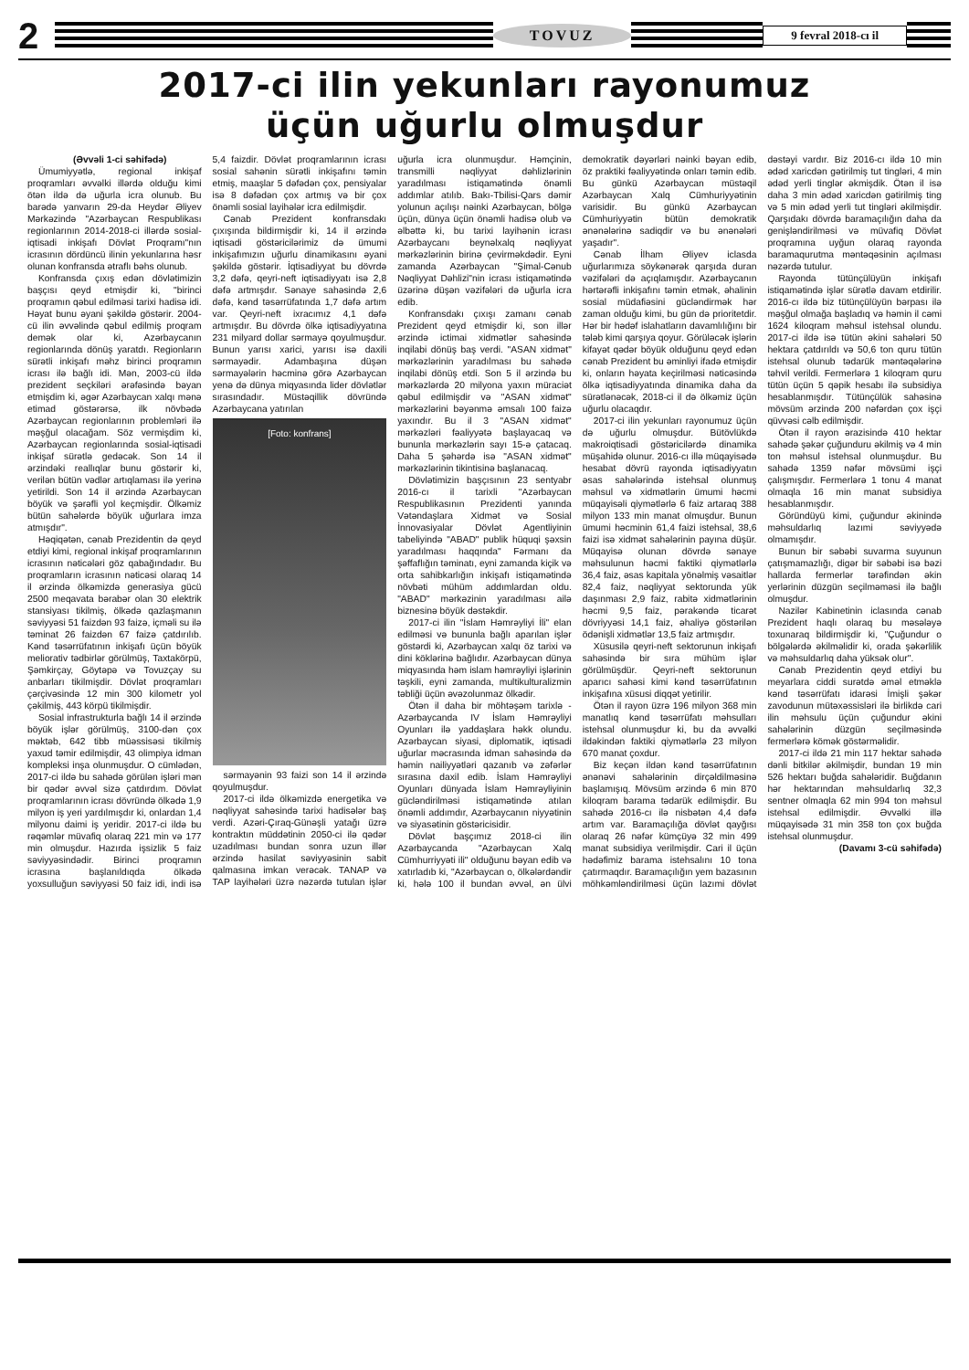2
TOVUZ
9 fevral 2018-cı il
2017-ci ilin yekunları rayonumuz
üçün uğurlu olmuşdur
(Əvvəli 1-ci səhifədə)
Ümumiyyətlə, regional inkişaf proqramları əvvəlki illərdə olduğu kimi ötən ildə də uğurla icra olunub. Bu barədə yanvarın 29-da Heydər Əliyev Mərkəzində "Azərbaycan Respublikası regionlarının 2014-2018-ci illərdə sosial-iqtisadi inkişafı Dövlət Proqramı"nın icrasının dördüncü ilinin yekunlarına həsr olunan konfransda ətraflı bəhs olunub.
Konfransda çıxış edən dövlətimizin başçısı qeyd etmişdir ki, "birinci proqramın qəbul edilməsi tarixi hadisə idi. Həyat bunu əyani şəkildə göstərir. 2004-cü ilin əvvəlində qəbul edilmiş proqram demək olar ki, Azərbaycanın regionlarında dönüş yaratdı. Regionların sürətli inkişafı məhz birinci proqramın icrası ilə bağlı idi. Mən, 2003-cü ildə prezident seçkiləri ərəfəsində bəyan etmişdim ki, əgər Azərbaycan xalqı mənə etimad göstərərsə, ilk növbədə Azərbaycan regionlarının problemləri ilə məşğul olacağam. Söz vermişdim ki, Azərbaycan regionlarında sosial-iqtisadi inkişaf sürətlə gedəcək. Son 14 il ərzindəki reallıqlar bunu göstərir ki, verilən bütün vədlər artıqlaması ilə yerinə yetirildi. Son 14 il ərzində Azərbaycan böyük və şərəfli yol keçmişdir. Ölkəmiz bütün sahələrdə böyük uğurlara imza atmışdır".
Həqiqətən, cənab Prezidentin də qeyd etdiyi kimi, regional inkişaf proqramlarının icrasının nəticələri göz qabağındadır. Bu proqramların icrasının nəticəsi olaraq 14 il ərzində ölkəmizdə generasiya gücü 2500 meqavata bərabər olan 30 elektrik stansiyası tikilmiş, ölkədə qazlaşmanın səviyyəsi 51 faizdən 93 faizə, içməli su ilə təminat 26 faizdən 67 faizə çatdırılıb. Kənd təsərrüfatının inkişafı üçün böyük meliorativ tədbirlər görülmüş, Taxtakörpü, Şəmkirçay, Göytəpə və Tovuzçay su anbarları tikilmişdir. Dövlət proqramları çərçivəsində 12 min 300 kilometr yol çəkilmiş, 443 körpü tikilmişdir.
Sosial infrastrukturla bağlı 14 il ərzində böyük işlər görülmüş, 3100-dən çox məktəb, 642 tibb müəssisəsi tikilmiş yaxud təmir edilmişdir, 43 olimpiya idman kompleksi inşa olunmuşdur. O cümlədən, 2017-ci ildə bu sahədə görülən işləri mən bir qədər əvvəl sizə çatdırdım. Dövlət proqramlarının icrası dövründə ölkədə 1,9 milyon iş yeri yardılmışdır ki, onlardan 1,4 milyonu daimi iş yeridir. 2017-ci ildə bu rəqəmlər müvafiq olaraq 221 min və 177 min olmuşdur. Hazırda işsizlik 5 faiz səviyyəsindədir. Birinci proqramın icrasına başlanıldıqda ölkədə yoxsulluğun səviyyəsi 50 faiz idi, indi isə 5,4 faizdir. Dövlət proqramlarının icrası sosial sahənin sürətli inkişafını təmin etmiş, maaşlar 5 dəfədən çox, pensiyalar isə 8 dəfədən çox artmış və bir çox önəmli sosial layihələr icra edilmişdir.
Cənab Prezident konfransdakı çıxışında bildirmişdir ki, 14 il ərzində iqtisadi göstəricilərimiz də ümumi inkişafımızın uğurlu dinamikasını əyani şəkildə göstərir. İqtisadiyyat bu dövrdə 3,2 dəfə, qeyri-neft iqtisadiyyatı isə 2,8 dəfə artmışdır. Sənaye sahəsində 2,6 dəfə, kənd təsərrüfatında 1,7 dəfə artım var. Qeyri-neft ixracımız 4,1 dəfə artmışdır. Bu dövrdə ölkə iqtisadiyyatına 231 milyard dollar sərmayə qoyulmuşdur. Bunun yarısı xarici, yarısı isə daxili sərmayədir. Adambaşına düşən sərmayələrin həcminə görə Azərbaycan yenə də dünya miqyasında lider dövlətlər sırasındadır. Müstəqillik dövründə Azərbaycana yatırılan
[Foto: konfrans]
sərmayənin 93 faizi son 14 il ərzində qoyulmuşdur.
2017-ci ildə ölkəmizdə energetika və nəqliyyat sahəsində tarixi hadisələr baş verdi. Azəri-Çıraq-Günəşli yatağı üzrə kontraktın müddətinin 2050-ci ilə qədər uzadılması bundan sonra uzun illər ərzində hasilat səviyyəsinin sabit qalmasına imkan verəcək. TANAP və TAP layihələri üzrə nəzərdə tutulan işlər uğurla icra olunmuşdur. Həmçinin, transmilli nəqliyyat dəhlizlərinin yaradılması istiqamətində önəmli addımlar atılıb. Bakı-Tbilisi-Qars dəmir yolunun açılışı nəinki Azərbaycan, bölgə üçün, dünya üçün önəmli hadisə olub və əlbəttə ki, bu tarixi layihənin icrası Azərbaycanı beynəlxalq nəqliyyat mərkəzlərinin birinə çevirməkdədir. Eyni zamanda Azərbaycan "Şimal-Cənub Nəqliyyat Dəhlizi"nin icrası istiqamətində üzərinə düşən vəzifələri də uğurla icra edib.
Konfransdakı çıxışı zamanı cənab Prezident qeyd etmişdir ki, son illər ərzində ictimai xidmətlər sahəsində inqilabi dönüş baş verdi. "ASAN xidmət" mərkəzlərinin yaradılması bu sahədə inqilabi dönüş etdi. Son 5 il ərzində bu mərkəzlərdə 20 milyona yaxın müraciət qəbul edilmişdir və "ASAN xidmət" mərkəzlərini bəyənmə əmsalı 100 faizə yaxındır. Bu il 3 "ASAN xidmət" mərkəzləri fəaliyyətə başlayacaq və bununla mərkəzlərin sayı 15-ə çatacaq. Daha 5 şəhərdə isə "ASAN xidmət" mərkəzlərinin tikintisinə başlanacaq.
Dövlətimizin başçısının 23 sentyabr 2016-cı il tarixli "Azərbaycan Respublikasının Prezidenti yanında Vətəndaşlara Xidmət və Sosial İnnovasiyalar Dövlət Agentliyinin tabeliyində "ABAD" publik hüquqi şəxsin yaradılması haqqında" Fərmanı da şəffaflığın təminatı, eyni zamanda kiçik və orta sahibkarlığın inkişafı istiqamətində növbəti mühüm addımlardan oldu. "ABAD" mərkəzinin yaradılması ailə biznesinə böyük dəstəkdir.
2017-ci ilin "İslam Həmrəyliyi İli" elan edilməsi və bununla bağlı aparılan işlər göstərdi ki, Azərbaycan xalqı öz tarixi və dini köklərinə bağlıdır. Azərbaycan dünya miqyasında həm islam həmrəyliyi işlərinin təşkili, eyni zamanda, multikulturalizmin təbliği üçün əvəzolunmaz ölkədir.
Ötən il daha bir möhtəşəm tarixlə - Azərbaycanda IV İslam Həmrəyliyi Oyunları ilə yaddaşlara həkk olundu. Azərbaycan siyasi, diplomatik, iqtisadi uğurlar məcrasında idman sahəsində də həmin nailiyyətləri qazanıb və zəfərlər sırasına daxil edib. İslam Həmrəyliyi Oyunları dünyada İslam Həmrəyliyinin gücləndirilməsi istiqamətində atılan önəmli addımdır, Azərbaycanın niyyətinin və siyasətinin göstəricisidir.
Dövlət başçımız 2018-ci ilin Azərbaycanda "Azərbaycan Xalq Cümhurriyyəti ili" olduğunu bəyan edib və xatırladıb ki, "Azərbaycan o, ölkələrdəndir ki, hələ 100 il bundan əvvəl, ən ülvi demokratik dəyərləri nəinki bəyan edib, öz praktiki fəaliyyətində onları təmin edib. Bu günkü Azərbaycan müstəqil Azərbaycan Xalq Cümhuriyyətinin varisidir. Bu günkü Azərbaycan Cümhuriyyətin bütün demokratik ənənələrinə sadiqdir və bu ənənələri yaşadır".
Cənab İlham Əliyev iclasda uğurlarımıza söykənərək qarşıda duran vəzifələri də açıqlamışdır. Azərbaycanın hərtərəfli inkişafını təmin etmək, əhalinin sosial müdafiəsini gücləndirmək hər zaman olduğu kimi, bu gün də prioritetdir. Hər bir hədəf islahatların davamlılığını bir tələb kimi qarşıya qoyur. Görüləcək işlərin kifayət qədər böyük olduğunu qeyd edən cənab Prezident bu əminliyi ifadə etmişdir ki, onların həyata keçirilməsi nəticəsində ölkə iqtisadiyyatında dinamika daha da sürətlənəcək, 2018-ci il də ölkəmiz üçün uğurlu olacaqdır.
2017-ci ilin yekunları rayonumuz üçün də uğurlu olmuşdur. Bütövlükdə makroiqtisadi göstəricilərdə dinamika müşahidə olunur. 2016-cı illə müqayisədə hesabat dövrü rayonda iqtisadiyyatın əsas sahələrində istehsal olunmuş məhsul və xidmətlərin ümumi həcmi müqayisəli qiymətlərlə 6 faiz artaraq 388 milyon 133 min manat olmuşdur. Bunun ümumi həcminin 61,4 faizi istehsal, 38,6 faizi isə xidmət sahələrinin payına düşür. Müqayisə olunan dövrdə sənaye məhsulunun həcmi faktiki qiymətlərlə 36,4 faiz, əsas kapitala yönəlmiş vəsaitlər 82,4 faiz, nəqliyyat sektorunda yük daşınması 2,9 faiz, rabitə xidmətlərinin həcmi 9,5 faiz, pərakəndə ticarət dövriyyəsi 14,1 faiz, əhaliyə göstərilən ödənişli xidmətlər 13,5 faiz artmışdır.
Xüsusilə qeyri-neft sektorunun inkişafı sahəsində bir sıra mühüm işlər görülmüşdür. Qeyri-neft sektorunun aparıcı sahəsi kimi kənd təsərrüfatının inkişafına xüsusi diqqət yetirilir.
Ötən il rayon üzrə 196 milyon 368 min manatlıq kənd təsərrüfatı məhsulları istehsal olunmuşdur ki, bu da əvvəlki ildəkindən faktiki qiymətlərlə 23 milyon 670 manat çoxdur.
Biz keçən ildən kənd təsərrüfatının ənənəvi sahələrinin dirçəldilməsinə başlamışıq. Mövsüm ərzində 6 min 870 kiloqram barama tədarük edilmişdir. Bu sahədə 2016-cı ilə nisbətən 4,4 dəfə artım var. Baramaçılığa dövlət qayğısı olaraq 26 nəfər kümçüyə 32 min 499 manat subsidiya verilmişdir. Cari il üçün hədəfimiz barama istehsalını 10 tona çatırmaqdır. Baramaçılığın yem bazasının möhkəmləndirilməsi üçün lazımi dövlət dəstəyi vardır. Biz 2016-cı ildə 10 min ədəd xaricdən gətirilmiş tut tingləri, 4 min ədəd yerli tinglər əkmişdik. Ötən il isə daha 3 min ədəd xaricdən gətirilmiş ting və 5 min ədəd yerli tut tingləri əkilmişdir. Qarşıdakı dövrdə baramaçılığın daha da genişləndirilməsi və müvafiq Dövlət proqramına uyğun olaraq rayonda baramaqurutma məntəqəsinin açılması nəzərdə tutulur.
Rayonda tütünçülüyün inkişafı istiqamətində işlər sürətlə davam etdirilir. 2016-cı ildə biz tütünçülüyün bərpası ilə məşğul olmağa başladıq və həmin il cəmi 1624 kiloqram məhsul istehsal olundu. 2017-ci ildə isə tütün əkini sahələri 50 hektara çatdırıldı və 50,6 ton quru tütün istehsal olunub tədarük məntəqələrinə təhvil verildi. Fermerlərə 1 kiloqram quru tütün üçün 5 qəpik hesabı ilə subsidiya hesablanmışdır. Tütünçülük sahəsinə mövsüm ərzində 200 nəfərdən çox işçi qüvvəsi cəlb edilmişdir.
Ötən il rayon ərazisində 410 hektar sahədə şəkər çuğunduru əkilmiş və 4 min ton məhsul istehsal olunmuşdur. Bu sahədə 1359 nəfər mövsümi işçi çalışmışdır. Fermerlərə 1 tonu 4 manat olmaqla 16 min manat subsidiya hesablanmışdır.
Göründüyü kimi, çuğundur əkinində məhsuldarlıq lazımi səviyyədə olmamışdır.
Bunun bir səbəbi suvarma suyunun çatışmamazlığı, digər bir səbəbi isə bəzi hallarda fermerlər tərəfindən əkin yerlərinin düzgün seçilməməsi ilə bağlı olmuşdur.
Nazilər Kabinetinin iclasında cənab Prezident haqlı olaraq bu məsələyə toxunaraq bildirmişdir ki, "Çuğundur o bölgələrdə əkilməlidir ki, orada şəkərlilik və məhsuldarlıq daha yüksək olur".
Cənab Prezidentin qeyd etdiyi bu meyarlara ciddi surətdə əməl etməklə kənd təsərrüfatı idarəsi İmişli şəkər zavodunun mütəxəssisləri ilə birlikdə cari ilin məhsulu üçün çuğundur əkini sahələrinin düzgün seçilməsində fermerlərə kömək göstərməlidir.
2017-ci ildə 21 min 117 hektar sahədə dənli bitkilər əkilmişdir, bundan 19 min 526 hektarı buğda sahələridir. Buğdanın hər hektarından məhsuldarlıq 32,3 sentner olmaqla 62 min 994 ton məhsul istehsal edilmişdir. Əvvəlki illə müqayisədə 31 min 358 ton çox buğda istehsal olunmuşdur.
(Davamı 3-cü səhifədə)